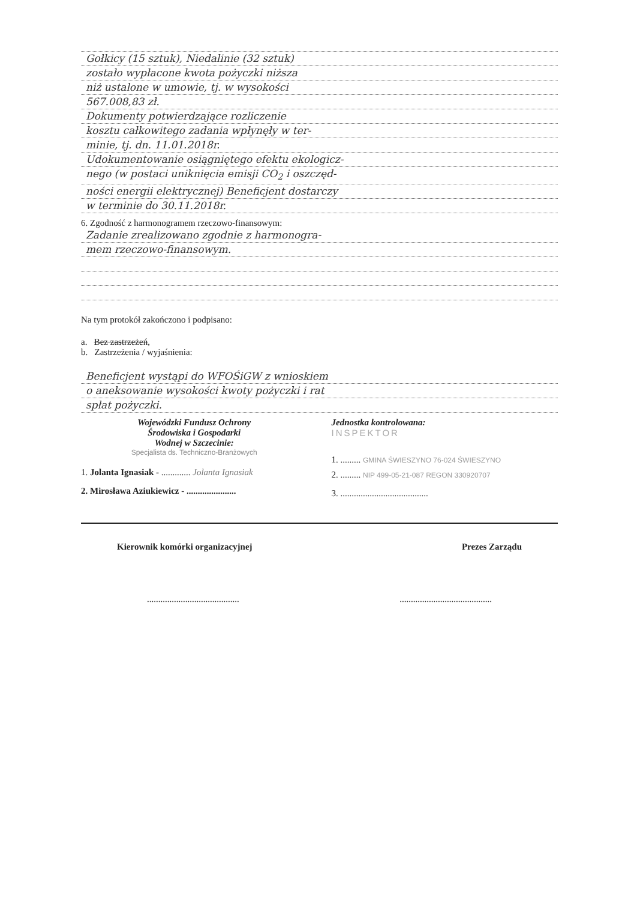Gołkicy (15 sztuk), Niedalinie (32 sztuk)
zostało wypłacone kwota pożyczki niższa
niż ustalone w umowie, tj. w wysokości
567.008,83 zł.
Dokumenty potwierdzające rozliczenie
kosztu całkowitego zadania wpłynęły w ter-
minie, tj. dn. 11.01.2018r.
Udokumentowanie osiągniętego efektu ekologicz-
nego (w postaci uniknięcia emisji CO<sub>2</sub> i oszczęd-
ności energii elektrycznej) Beneficjent dostarczy
w terminie do 30.11.2018r.
6. Zgodność z harmonogramem rzeczowo-finansowym:
Zadanie zrealizowano zgodnie z harmonogra-
mem rzeczowo-finansowym.
Na tym protokół zakończono i podpisano:
a. Bez zastrzeżeń,
b. Zastrzeżenia / wyjaśnienia:
Beneficjent wystąpi do WFOŚiGW z wnioskiem
o aneksowanie wysokości kwoty pożyczki i rat
spłat pożyczki.
Wojewódzki Fundusz Ochrony
Środowiska i Gospodarki
Wodnej w Szczecinie:
Specjalista ds. Techniczno-Branżowych
1. Jolanta Ignasiak - ............. Jolanta Ignasiak
2. Mirosława Aziukiewicz - ......................
Jednostka kontrolowana:
INSPEKTOR
1. ......... GMINA ŚWIESZYNO 76-024 ŚWIESZYNO
2. ......... NIP 499-05-21-087 REGON 330920707
3. .......................................
Kierownik komórki organizacyjnej Prezes Zarządu
..................................................................................